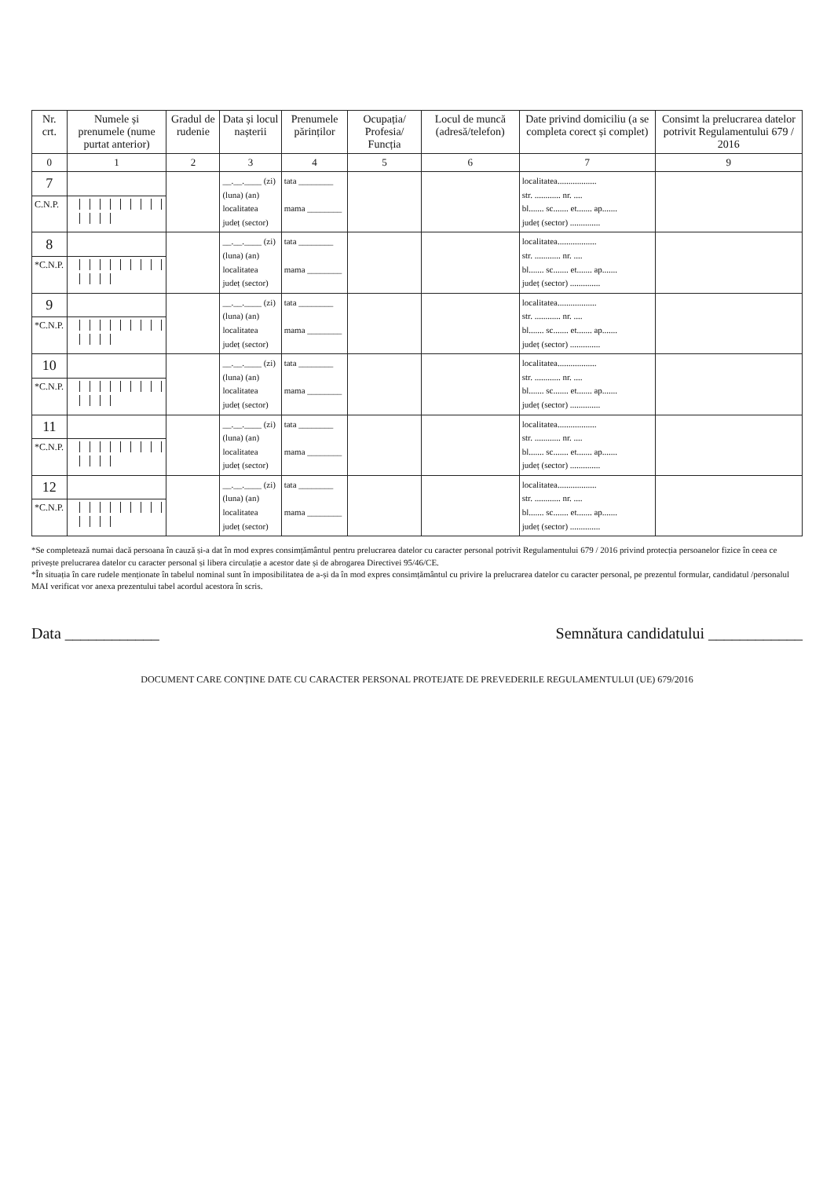| Nr. crt. | Numele și prenumele (nume purtat anterior) | Gradul de rudenie | Data și locul nașterii | Prenumele părinților | Ocupația/ Profesia/ Funcția | Locul de muncă (adresă/telefon) | Date privind domiciliu (a se completa corect și complet) | Consimt la prelucrarea datelor potrivit Regulamentului 679 / 2016 |
| --- | --- | --- | --- | --- | --- | --- | --- | --- |
| 0 | 1 | 2 | 3 | 4 | 5 | 6 | 7 | 9 |
| 7 | | | __.__.____ (zi) (luna) (an) localitatea județ (sector) | tata ________ mama ________ | | | localitatea.................. str. ............ nr. .... bl....... sc....... et....... ap....... județ (sector) .............. | |
| C.N.P. | | | | | | | | |
| 8 | | | __.__.____ (zi) (luna) (an) localitatea județ (sector) | tata ________ mama ________ | | | localitatea.................. str. ............ nr. .... bl....... sc....... et....... ap....... județ (sector) .............. | |
| *C.N.P. | | | | | | | | |
| 9 | | | __.__.____ (zi) (luna) (an) localitatea județ (sector) | tata ________ mama ________ | | | localitatea.................. str. ............ nr. .... bl....... sc....... et....... ap....... județ (sector) .............. | |
| *C.N.P. | | | | | | | | |
| 10 | | | __.__.____ (zi) (luna) (an) localitatea județ (sector) | tata ________ mama ________ | | | localitatea.................. str. ............ nr. .... bl....... sc....... et....... ap....... județ (sector) .............. | |
| *C.N.P. | | | | | | | | |
| 11 | | | __.__.____ (zi) (luna) (an) localitatea județ (sector) | tata ________ mama ________ | | | localitatea.................. str. ............ nr. .... bl....... sc....... et....... ap....... județ (sector) .............. | |
| *C.N.P. | | | | | | | | |
| 12 | | | __.__.____ (zi) (luna) (an) localitatea județ (sector) | tata ________ mama ________ | | | localitatea.................. str. ............ nr. .... bl....... sc....... et....... ap....... județ (sector) .............. | |
| *C.N.P. | | | | | | | | |
*Se completează numai dacă persoana în cauză și-a dat în mod expres consimțământul pentru prelucrarea datelor cu caracter personal potrivit Regulamentului 679 / 2016 privind protecția persoanelor fizice în ceea ce privește prelucrarea datelor cu caracter personal și libera circulație a acestor date și de abrogarea Directivei 95/46/CE.
*În situația în care rudele menționate în tabelul nominal sunt în imposibilitatea de a-și da în mod expres consimțământul cu privire la prelucrarea datelor cu caracter personal, pe prezentul formular, candidatul /personalul MAI verificat vor anexa prezentului tabel acordul acestora în scris.
Data ____________ Semnătura candidatului ____________
DOCUMENT CARE CONȚINE DATE CU CARACTER PERSONAL PROTEJATE DE PREVEDERILE REGULAMENTULUI (UE) 679/2016